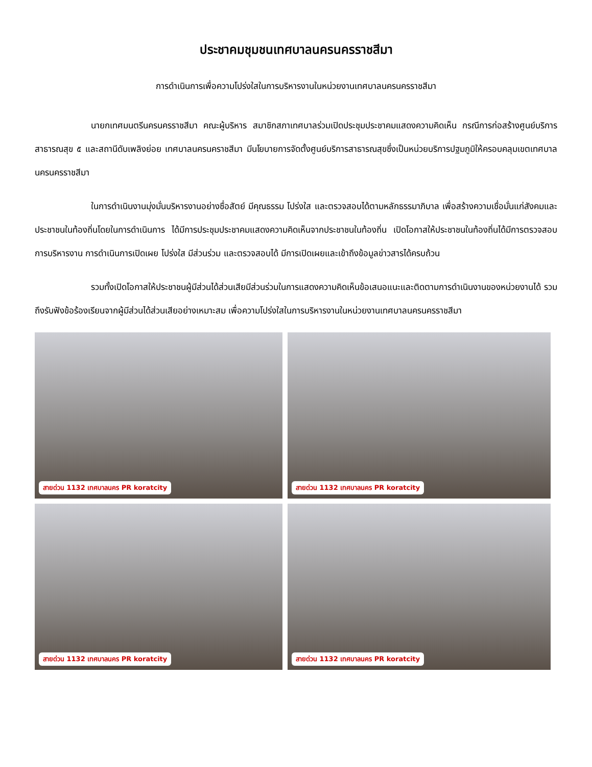ประชาคมชุมชนเทศบาลนครนครราชสีมา
การดำเนินการเพื่อความโปร่งใสในการบริหารงานในหน่วยงานเทศบาลนครนครราชสีมา
นายกเทศมนตรีนครนครราชสีมา คณะผู้บริหาร สมาชิกสภาเทศบาลร่วมเปิดประชุมประชาคมแสดงความคิดเห็น กรณีการก่อสร้างศูนย์บริการสาธารณสุข ๕ และสถานีดับเพลิงย่อย เทศบาลนครนคราชสีมา มีนโยบายการจัดตั้งศูนย์บริการสาธารณสุขซึ่งเป็นหน่วยบริการปฐมภูมิให้ครอบคลุมเขตเทศบาลนครนครราชสีมา
ในการดำเนินงานมุ่งมั่นบริหารงานอย่างซื่อสัตย์ มีคุณธรรม โปร่งใส และตรวจสอบได้ตามหลักธรรมาภิบาล เพื่อสร้างความเชื่อมั่นแก่สังคมและประชาชนในท้องถิ่นโดยในการดำเนินการ ได้มีการประชุมประชาคมแสดงความคิดเห็นจากประชาชนในท้องถิ่น เปิดโอกาสให้ประชาชนในท้องถิ่นได้มีการตรวจสอบการบริหารงาน การดำเนินการเปิดเผย โปร่งใส มีส่วนร่วม และตรวจสอบได้ มีการเปิดเผยและเข้าถึงข้อมูลข่าวสารได้ครบถ้วน
รวมทั้งเปิดโอกาสให้ประชาชนผู้มีส่วนได้ส่วนเสียมีส่วนร่วมในการแสดงความคิดเห็นข้อเสนอแนะและติดตามการดำเนินงานของหน่วยงานได้ รวมถึงรับฟังข้อร้องเรียนจากผู้มีส่วนได้ส่วนเสียอย่างเหมาะสม เพื่อความโปร่งใสในการบริหารงานในหน่วยงานเทศบาลนครนครราชสีมา
สายด่วน 1132 เทศบาลนคร PR koratcity
สายด่วน 1132 เทศบาลนคร PR koratcity
สายด่วน 1132 เทศบาลนคร PR koratcity
สายด่วน 1132 เทศบาลนคร PR koratcity